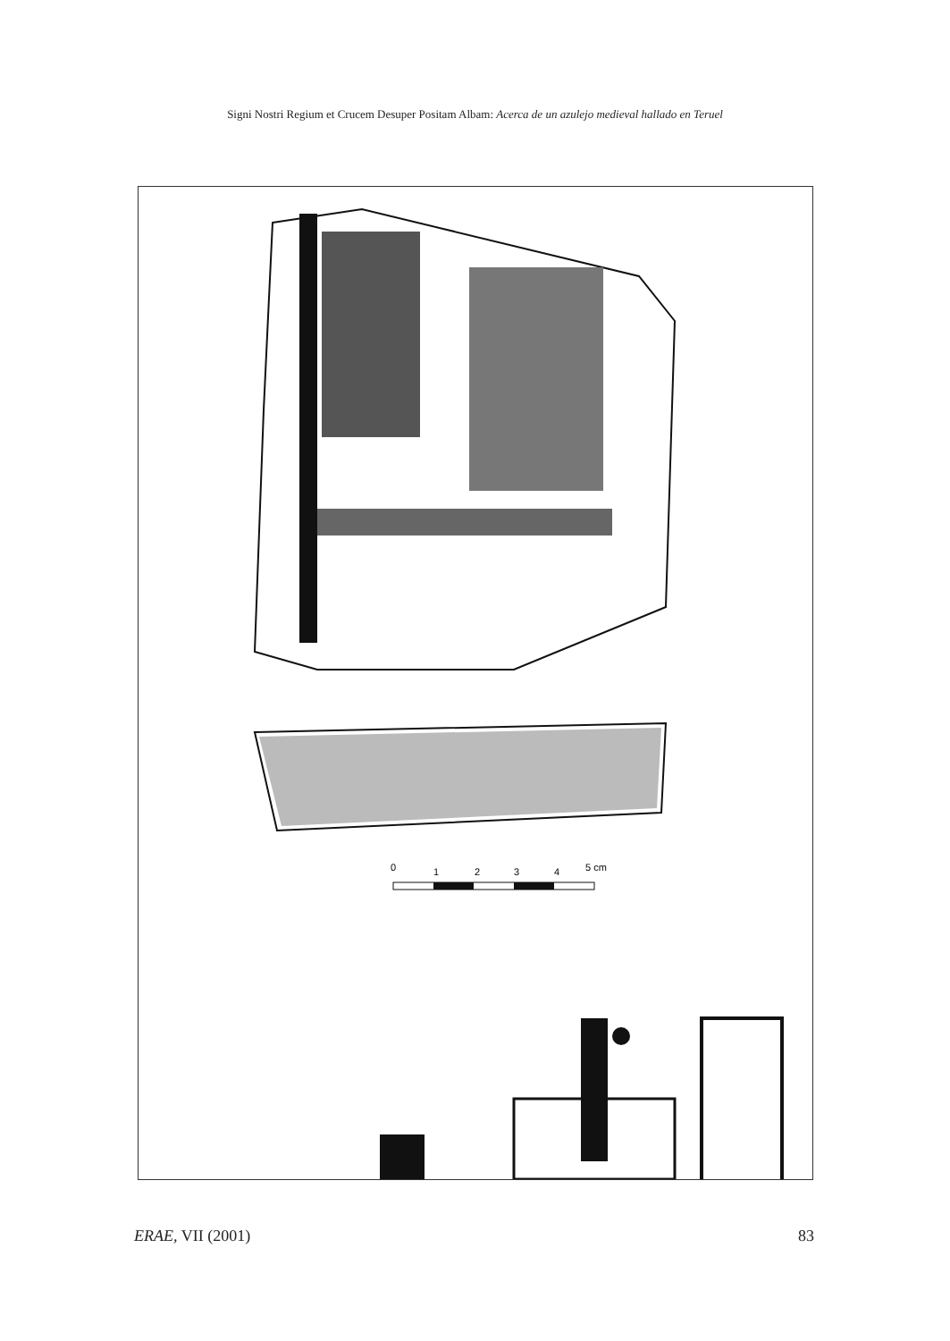Signi Nostri Regium et Crucem Desuper Positam Albam: Acerca de un azulejo medieval hallado en Teruel
0
1
2
3
4
5 cm
ERAE, VII (2001) 83